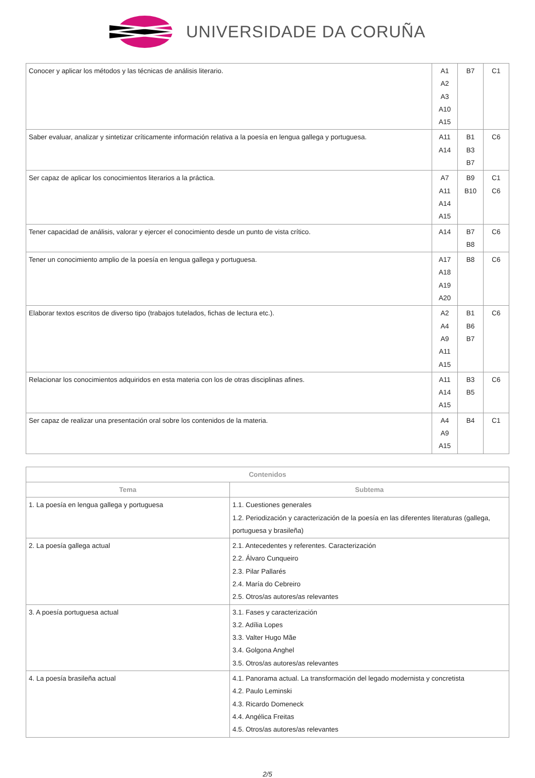UNIVERSIDADE DA CORUÑA
| Conocer y aplicar los métodos y las técnicas de análisis literario. | A1 A2 A3 A10 A15 | B7 | C1 |
| Saber evaluar, analizar y sintetizar críticamente información relativa a la poesía en lengua gallega y portuguesa. | A11 A14 | B1 B3 B7 | C6 |
| Ser capaz de aplicar los conocimientos literarios a la práctica. | A7 A11 A14 A15 | B9 B10 | C1 C6 |
| Tener capacidad de análisis, valorar y ejercer el conocimiento desde un punto de vista crítico. | A14 | B7 B8 | C6 |
| Tener un conocimiento amplio de la poesía en lengua gallega y portuguesa. | A17 A18 A19 A20 | B8 | C6 |
| Elaborar textos escritos de diverso tipo (trabajos tutelados, fichas de lectura etc.). | A2 A4 A9 A11 A15 | B1 B6 B7 | C6 |
| Relacionar los conocimientos adquiridos en esta materia con los de otras disciplinas afines. | A11 A14 A15 | B3 B5 | C6 |
| Ser capaz de realizar una presentación oral sobre los contenidos de la materia. | A4 A9 A15 | B4 | C1 |
| Contenidos | |
| --- | --- |
| Tema | Subtema |
| 1. La poesía en lengua gallega y portuguesa | 1.1. Cuestiones generales 1.2. Periodización y caracterización de la poesía en las diferentes literaturas (gallega, portuguesa y brasileña) |
| 2. La poesía gallega actual | 2.1. Antecedentes y referentes. Caracterización 2.2. Álvaro Cunqueiro 2.3. Pilar Pallarés 2.4. María do Cebreiro 2.5. Otros/as autores/as relevantes |
| 3. A poesía portuguesa actual | 3.1. Fases y caracterización 3.2. Adília Lopes 3.3. Valter Hugo Mãe 3.4. Golgona Anghel 3.5. Otros/as autores/as relevantes |
| 4. La poesía brasileña actual | 4.1. Panorama actual. La transformación del legado modernista y concretista 4.2. Paulo Leminski 4.3. Ricardo Domeneck 4.4. Angélica Freitas 4.5. Otros/as autores/as relevantes |
2/5